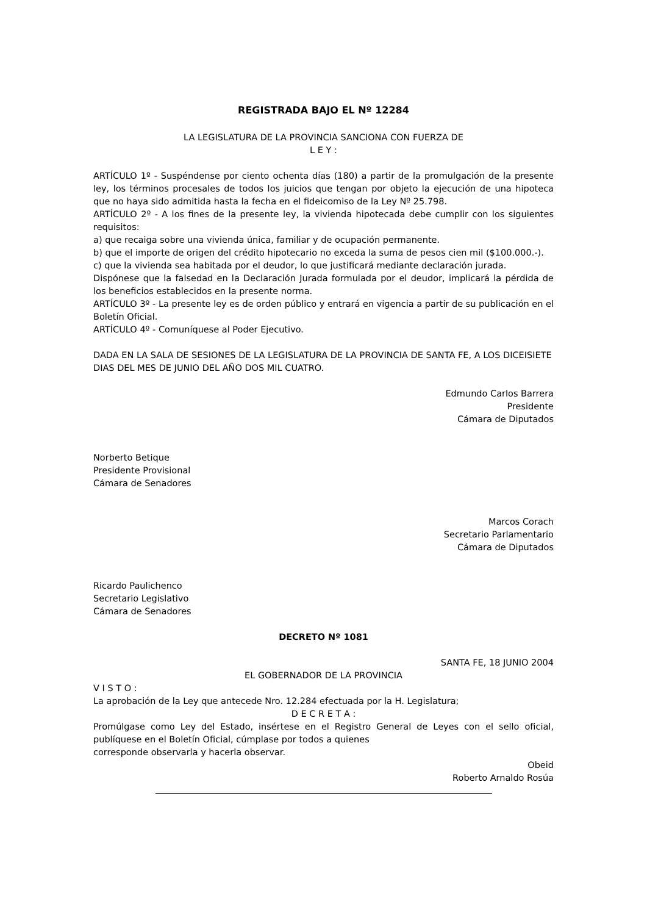REGISTRADA BAJO EL Nº 12284
LA LEGISLATURA DE LA PROVINCIA SANCIONA CON FUERZA DE
L E Y :
ARTÍCULO 1º - Suspéndense por ciento ochenta días (180) a partir de la promulgación de la presente ley, los términos procesales de todos los juicios que tengan por objeto la ejecución de una hipoteca que no haya sido admitida hasta la fecha en el fideicomiso de la Ley Nº 25.798.
ARTÍCULO 2º - A los fines de la presente ley, la vivienda hipotecada debe cumplir con los siguientes requisitos:
a) que recaiga sobre una vivienda única, familiar y de ocupación permanente.
b) que el importe de origen del crédito hipotecario no exceda la suma de pesos cien mil ($100.000.-).
c) que la vivienda sea habitada por el deudor, lo que justificará mediante declaración jurada.
Dispónese que la falsedad en la Declaración Jurada formulada por el deudor, implicará la pérdida de los beneficios establecidos en la presente norma.
ARTÍCULO 3º - La presente ley es de orden público y entrará en vigencia a partir de su publicación en el Boletín Oficial.
ARTÍCULO 4º - Comuníquese al Poder Ejecutivo.
DADA EN LA SALA DE SESIONES DE LA LEGISLATURA DE LA PROVINCIA DE SANTA FE, A LOS DICEISIETE DIAS DEL MES DE JUNIO DEL AÑO DOS MIL CUATRO.
Edmundo Carlos Barrera
Presidente
Cámara de Diputados
Norberto Betique
Presidente Provisional
Cámara de Senadores
Marcos Corach
Secretario Parlamentario
Cámara de Diputados
Ricardo Paulichenco
Secretario Legislativo
Cámara de Senadores
DECRETO Nº 1081
SANTA FE, 18 JUNIO 2004
EL GOBERNADOR DE LA PROVINCIA
V I S T O :
La aprobación de la Ley que antecede Nro. 12.284 efectuada por la H. Legislatura;
D E C R E T A :
Promúlgase como Ley del Estado, insértese en el Registro General de Leyes con el sello oficial, publíquese en el Boletín Oficial, cúmplase por todos a quienes
corresponde observarla y hacerla observar.
Obeid
Roberto Arnaldo Rosúa